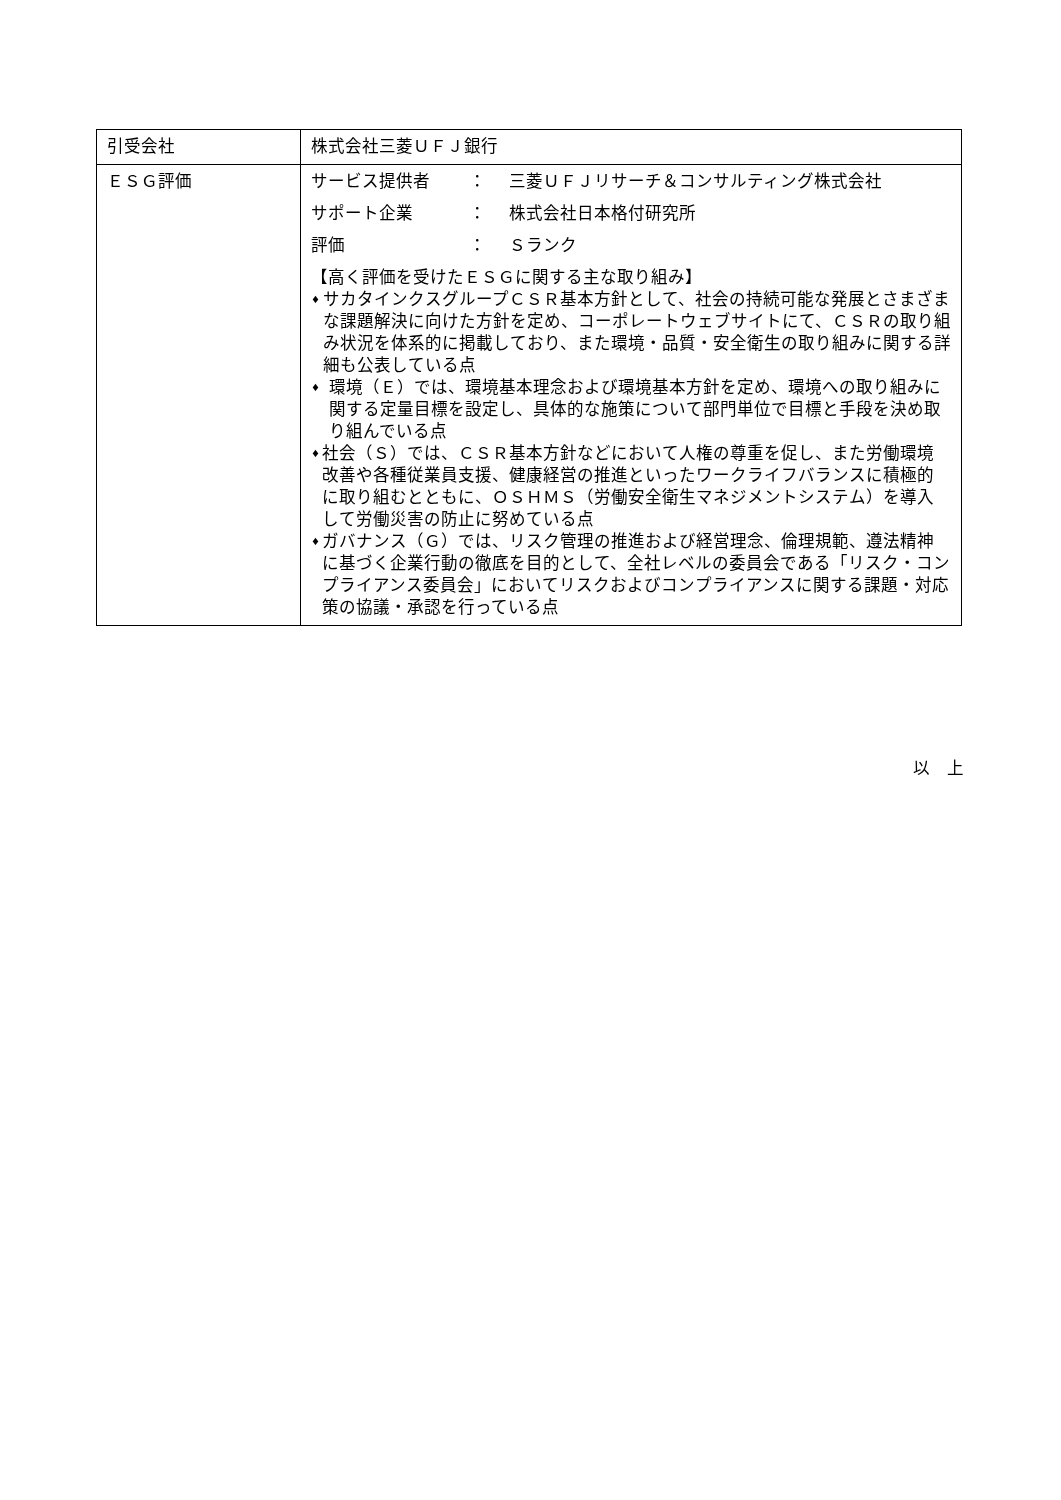| 引受会社 | 株式会社三菱ＵＦＪ銀行 |
| ＥＳＧ評価 | サービス提供者 ： 三菱ＵＦＪリサーチ＆コンサルティング株式会社 サポート企業 ： 株式会社日本格付研究所 評価 ： Ｓランク 【高く評価を受けたＥＳＧに関する主な取り組み】 ♦ サカタインクスグループＣＳＲ基本方針として、社会の持続可能な発展とさまざまな課題解決に向けた方針を定め、コーポレートウェブサイトにて、ＣＳＲの取り組み状況を体系的に掲載しており、また環境・品質・安全衛生の取り組みに関する詳細も公表している点 ♦ 環境（Ｅ）では、環境基本理念および環境基本方針を定め、環境への取り組みに関する定量目標を設定し、具体的な施策について部門単位で目標と手段を決め取り組んでいる点 ♦ 社会（Ｓ）では、ＣＳＲ基本方針などにおいて人権の尊重を促し、また労働環境改善や各種従業員支援、健康経営の推進といったワークライフバランスに積極的に取り組むとともに、ＯＳＨＭＳ（労働安全衛生マネジメントシステム）を導入して労働災害の防止に努めている点 ♦ ガバナンス（Ｇ）では、リスク管理の推進および経営理念、倫理規範、遵法精神に基づく企業行動の徹底を目的として、全社レベルの委員会である「リスク・コンプライアンス委員会」においてリスクおよびコンプライアンスに関する課題・対応策の協議・承認を行っている点 |
以　上